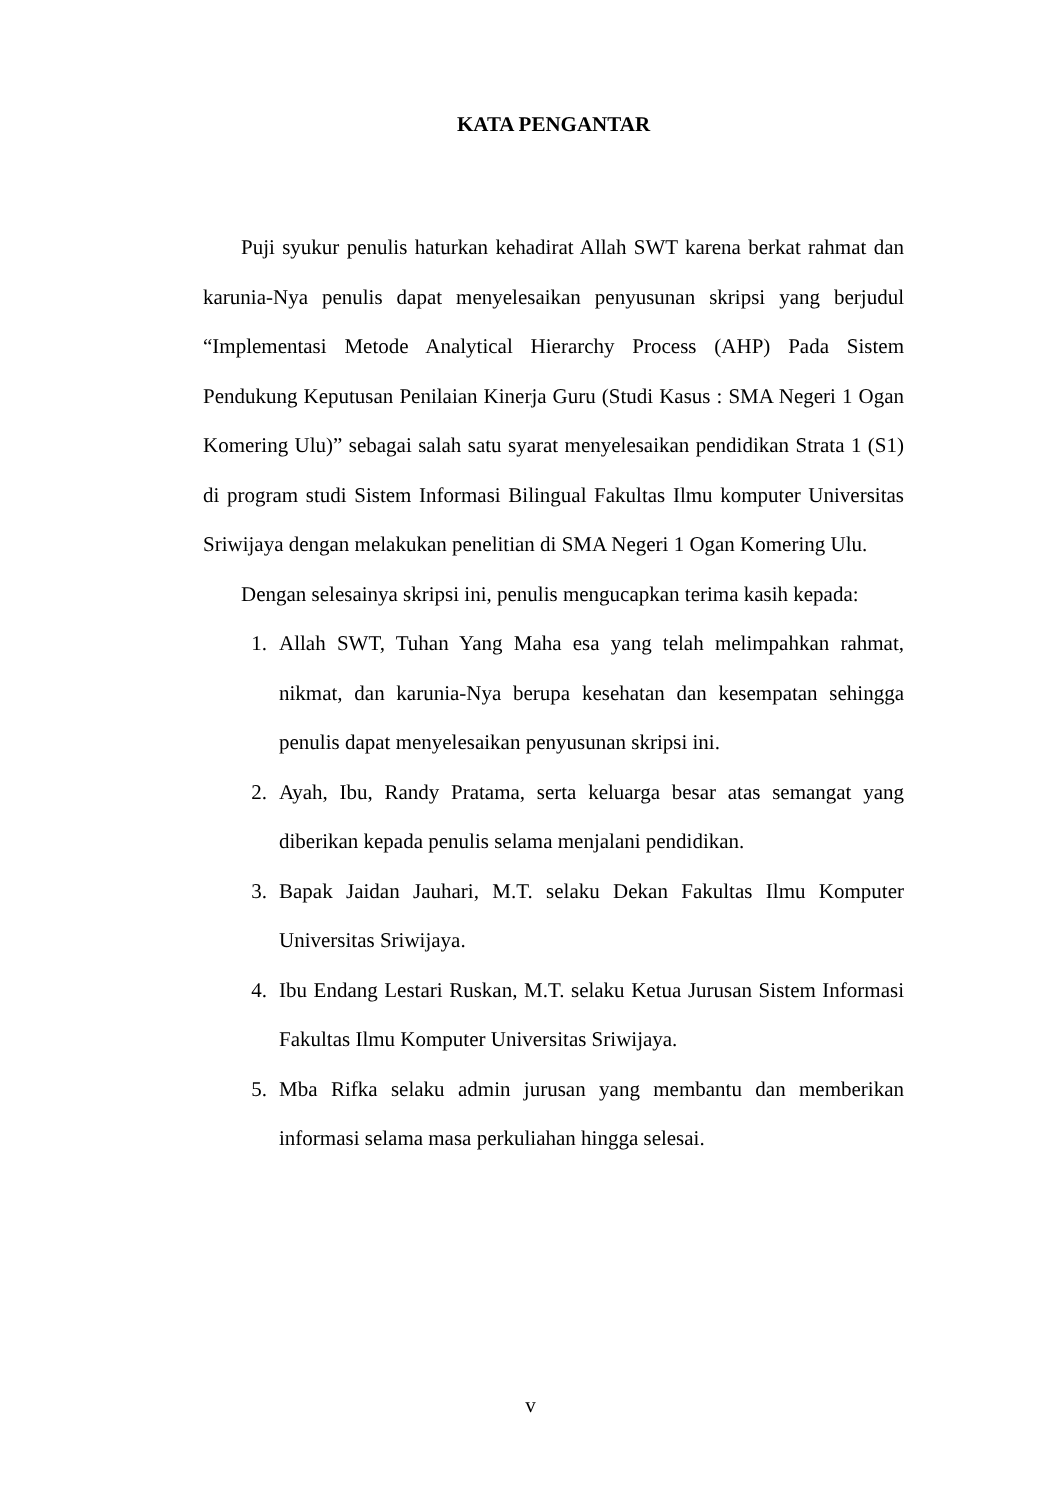KATA PENGANTAR
Puji syukur penulis haturkan kehadirat Allah SWT karena berkat rahmat dan karunia-Nya penulis dapat menyelesaikan penyusunan skripsi yang berjudul “Implementasi Metode Analytical Hierarchy Process (AHP) Pada Sistem Pendukung Keputusan Penilaian Kinerja Guru (Studi Kasus : SMA Negeri 1 Ogan Komering Ulu)” sebagai salah satu syarat menyelesaikan pendidikan Strata 1 (S1) di program studi Sistem Informasi Bilingual Fakultas Ilmu komputer Universitas Sriwijaya dengan melakukan penelitian di SMA Negeri 1 Ogan Komering Ulu.
Dengan selesainya skripsi ini, penulis mengucapkan terima kasih kepada:
1. Allah SWT, Tuhan Yang Maha esa yang telah melimpahkan rahmat, nikmat, dan karunia-Nya berupa kesehatan dan kesempatan sehingga penulis dapat menyelesaikan penyusunan skripsi ini.
2. Ayah, Ibu, Randy Pratama, serta keluarga besar atas semangat yang diberikan kepada penulis selama menjalani pendidikan.
3. Bapak Jaidan Jauhari, M.T. selaku Dekan Fakultas Ilmu Komputer Universitas Sriwijaya.
4. Ibu Endang Lestari Ruskan, M.T. selaku Ketua Jurusan Sistem Informasi Fakultas Ilmu Komputer Universitas Sriwijaya.
5. Mba Rifka selaku admin jurusan yang membantu dan memberikan informasi selama masa perkuliahan hingga selesai.
v